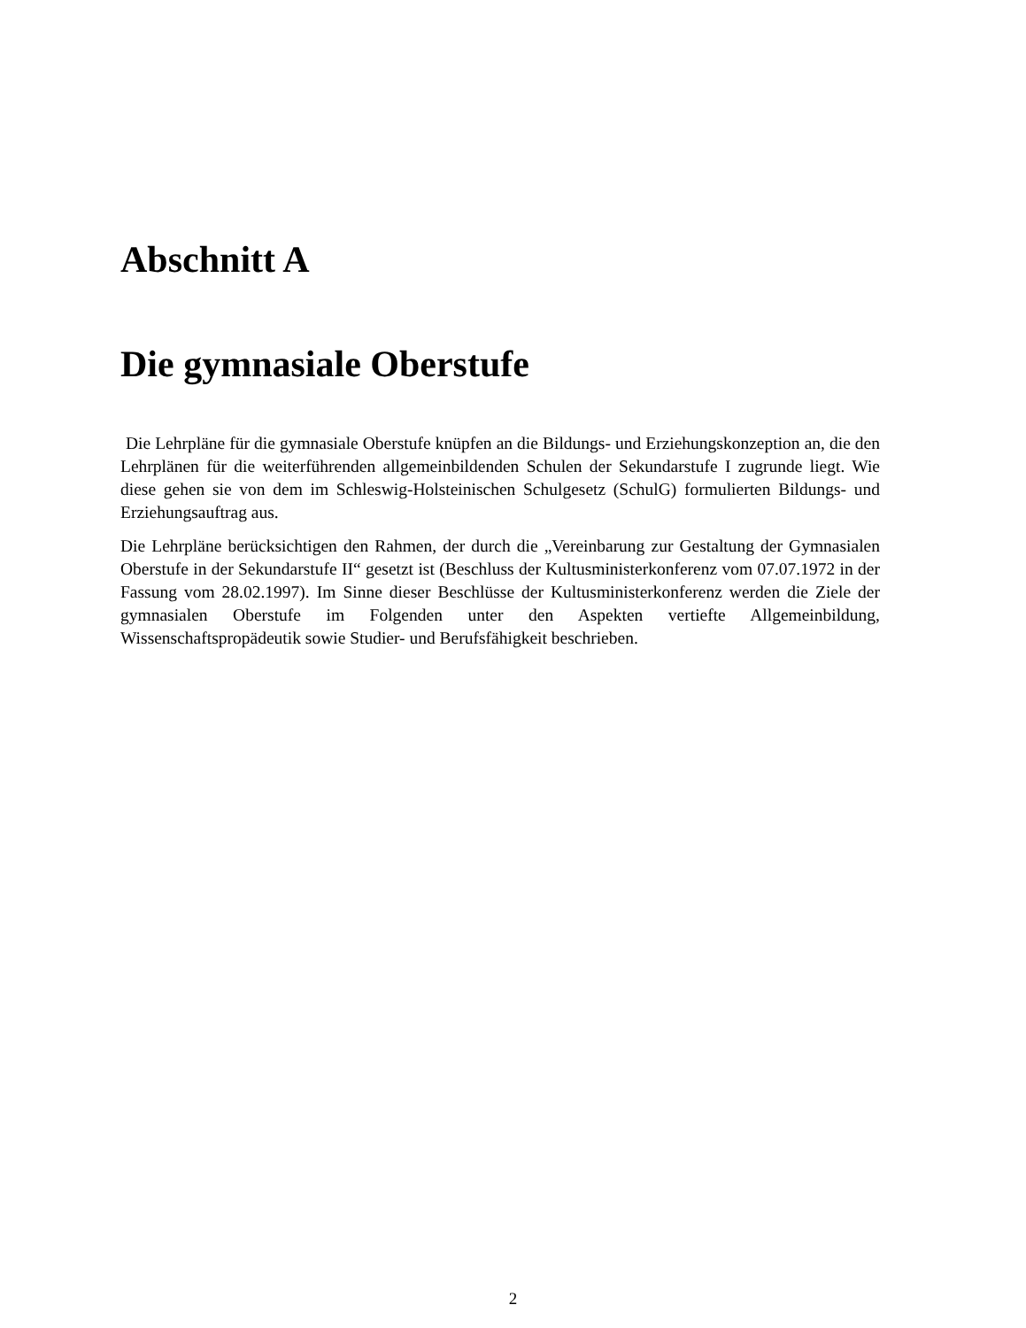Abschnitt A
Die gymnasiale Oberstufe
Die Lehrpläne für die gymnasiale Oberstufe knüpfen an die Bildungs- und Erziehungskonzeption an, die den Lehrplänen für die weiterführenden allgemeinbildenden Schulen der Sekundarstufe I zugrunde liegt. Wie diese gehen sie von dem im Schleswig-Holsteinischen Schulgesetz (SchulG) formulierten Bildungs- und Erziehungsauftrag aus.
Die Lehrpläne berücksichtigen den Rahmen, der durch die „Vereinbarung zur Gestaltung der Gymnasialen Oberstufe in der Sekundarstufe II“ gesetzt ist (Beschluss der Kultusministerkonferenz vom 07.07.1972 in der Fassung vom 28.02.1997). Im Sinne dieser Beschlüsse der Kultusministerkonferenz werden die Ziele der gymnasialen Oberstufe im Folgenden unter den Aspekten vertiefte Allgemeinbildung, Wissenschaftspropädeutik sowie Studier- und Berufsfähigkeit beschrieben.
2